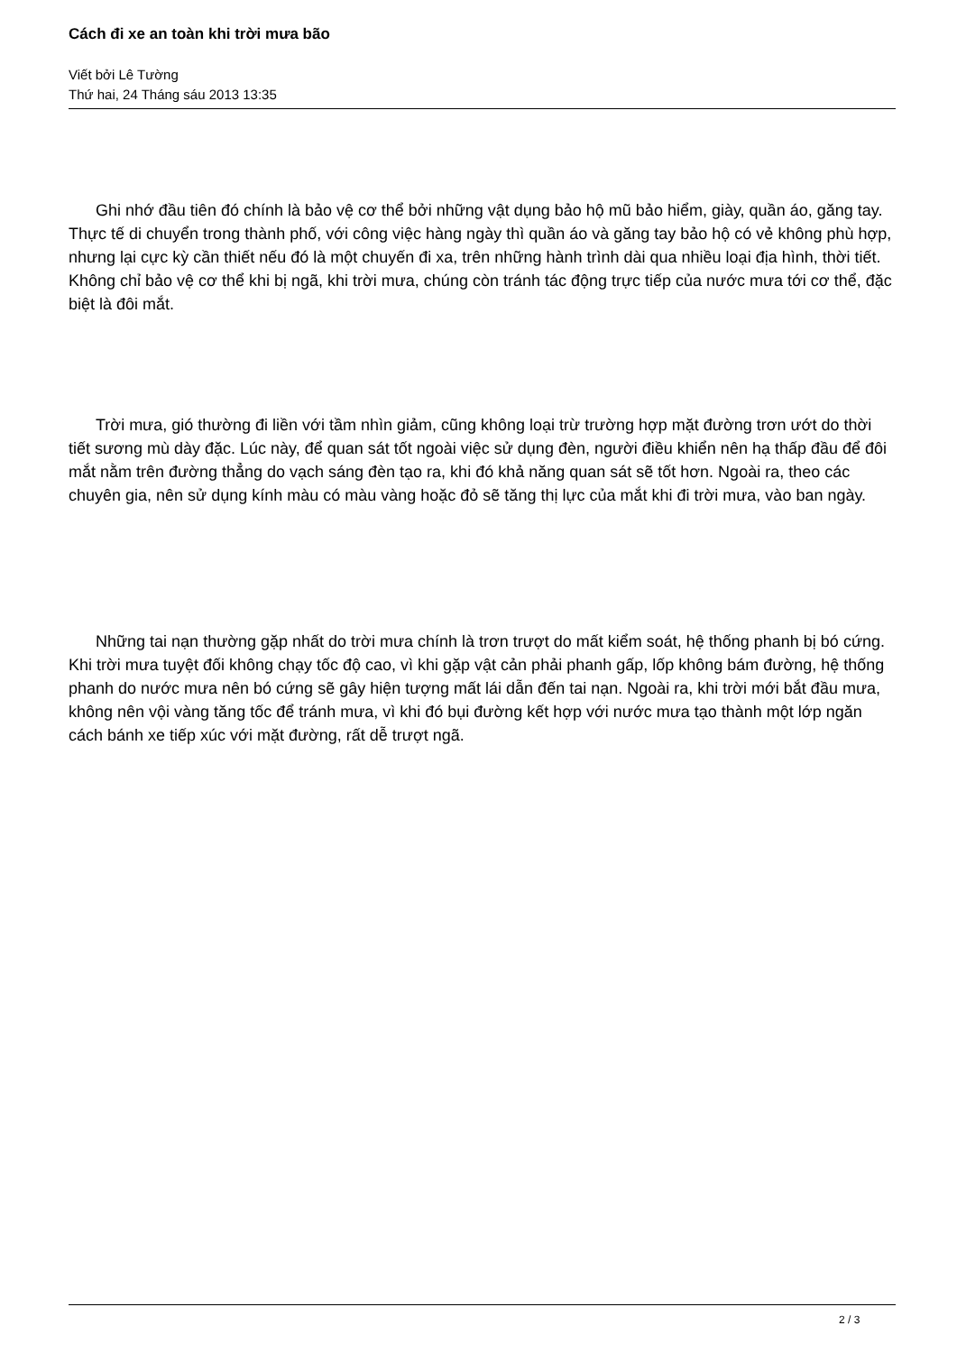Cách đi xe an toàn khi trời mưa bão
Viết bởi Lê Tường
Thứ hai, 24 Tháng sáu 2013 13:35
Ghi nhớ đầu tiên đó chính là bảo vệ cơ thể bởi những vật dụng bảo hộ mũ bảo hiểm, giày, quần áo, găng tay. Thực tế di chuyển trong thành phố, với công việc hàng ngày thì quần áo và găng tay bảo hộ có vẻ không phù hợp, nhưng lại cực kỳ cần thiết nếu đó là một chuyến đi xa, trên những hành trình dài qua nhiều loại địa hình, thời tiết. Không chỉ bảo vệ cơ thể khi bị ngã, khi trời mưa, chúng còn tránh tác động trực tiếp của nước mưa tới cơ thể, đặc biệt là đôi mắt.
Trời mưa, gió thường đi liền với tầm nhìn giảm, cũng không loại trừ trường hợp mặt đường trơn ướt do thời tiết sương mù dày đặc. Lúc này, để quan sát tốt ngoài việc sử dụng đèn, người điều khiển nên hạ thấp đầu để đôi mắt nằm trên đường thẳng do vạch sáng đèn tạo ra, khi đó khả năng quan sát sẽ tốt hơn. Ngoài ra, theo các chuyên gia, nên sử dụng kính màu có màu vàng hoặc đỏ sẽ tăng thị lực của mắt khi đi trời mưa, vào ban ngày.
Những tai nạn thường gặp nhất do trời mưa chính là trơn trượt do mất kiểm soát, hệ thống phanh bị bó cứng. Khi trời mưa tuyệt đối không chạy tốc độ cao, vì khi gặp vật cản phải phanh gấp, lốp không bám đường, hệ thống phanh do nước mưa nên bó cứng sẽ gây hiện tượng mất lái dẫn đến tai nạn. Ngoài ra, khi trời mới bắt đầu mưa, không nên vội vàng tăng tốc để tránh mưa, vì khi đó bụi đường kết hợp với nước mưa tạo thành một lớp ngăn cách bánh xe tiếp xúc với mặt đường, rất dễ trượt ngã.
2 / 3